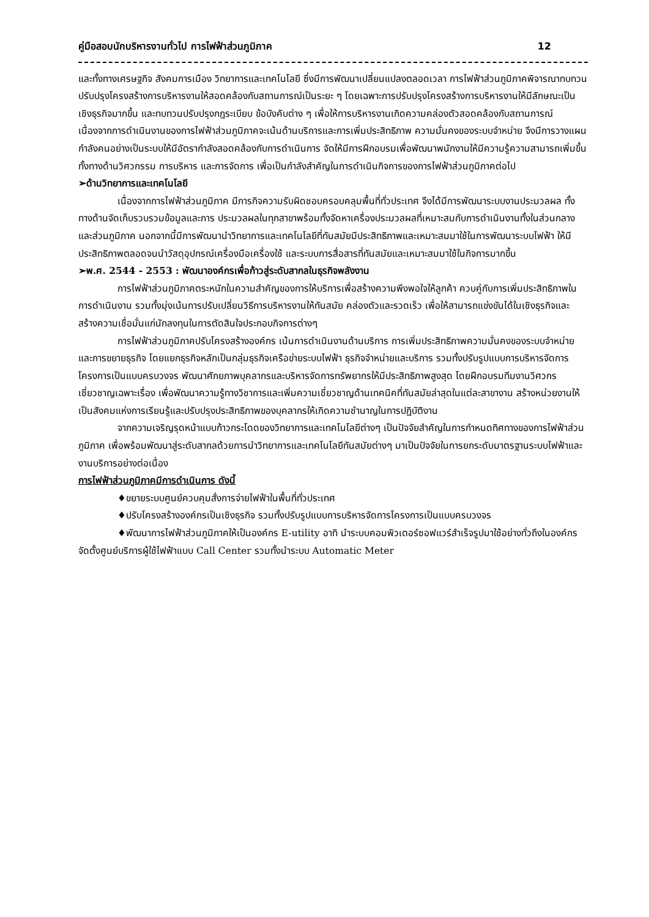คู่มือสอบนักบริหารงานทั่วไป การไฟฟ้าส่วนภูมิภาค 12
และทั้งทางเศรษฐกิจ สังคมการเมือง วิทยาการและเทคโนโลยี ซึ่งมีการพัฒนาเปลี่ยนแปลงตลอดเวลา การไฟฟ้าส่วนภูมิภาคพิจารณาทบทวน ปรับปรุงโครงสร้างการบริหารงานให้สอดคล้องกับสถานการณ์เป็นระยะ ๆ โดยเฉพาะการปรับปรุงโครงสร้างการบริหารงานให้มีลักษณะเป็นเชิงธุรกิจมากขึ้น และทบทวนปรับปรุงกฎระเบียบ ข้อบังคับต่าง ๆ เพื่อให้การบริหารงานเกิดความคล่องตัวสอดคล้องกับสถานการณ์ เนื่องจากการดำเนินงานของการไฟฟ้าส่วนภูมิภาคจะเน้นด้านบริการและการเพิ่มประสิทธิภาพ ความมั่นคงของระบบจำหน่าย จึงมีการวางแผนกำลังคนอย่างเป็นระบบให้มีอัตรากำลังสอดคล้องกับการดำเนินการ จัดให้มีการฝึกอบรมเพื่อพัฒนาพนักงานให้มีความรู้ความสามารถเพิ่มขึ้น ทั้งทางด้านวิศวกรรม การบริหาร และการจัดการ เพื่อเป็นกำลังสำคัญในการดำเนินกิจการของการไฟฟ้าส่วนภูมิภาคต่อไป
➢ด้านวิทยาการและเทคโนโลยี
เนื่องจากการไฟฟ้าส่วนภูมิภาค มีภารกิจความรับผิดชอบครอบคลุมพื้นที่ทั่วประเทศ จึงได้มีการพัฒนาระบบงานประมวลผล ทั้งทางด้านจัดเก็บรวบรวมข้อมูลและการ ประมวลผลในทุกสาขาพร้อมทั้งจัดหาเครื่องประมวลผลที่เหมาะสมกับการดำเนินงานทั้งในส่วนกลางและส่วนภูมิภาค นอกจากนี้มีการพัฒนานำวิทยาการและเทคโนโลยีที่ทันสมัยมีประสิทธิภาพและเหมาะสมมาใช้ในการพัฒนาระบบไฟฟ้า ให้มีประสิทธิภาพตลอดจนนำวัสดุอุปกรณ์เครื่องมือเครื่องใช้ และระบบการสื่อสารที่ทันสมัยและเหมาะสมมาใช้ในกิจการมากขึ้น
➢พ.ศ. 2544 - 2553 : พัฒนาองค์กรเพื่อก้าวสู่ระดับสากลในธุรกิจพลังงาน
การไฟฟ้าส่วนภูมิภาคตระหนักในความสำคัญของการให้บริการเพื่อสร้างความพึงพอใจให้ลูกค้า ควบคู่กับการเพิ่มประสิทธิภาพในการดำเนินงาน รวมทั้งมุ่งเน้นการปรับเปลี่ยนวิธีการบริหารงานให้ทันสมัย คล่องตัวและรวดเร็ว เพื่อให้สามารถแข่งขันได้ในเชิงธุรกิจและสร้างความเชื่อมั่นแก่นักลงทุนในการตัดสินใจประกอบกิจการต่างๆ
การไฟฟ้าส่วนภูมิภาคปรับโครงสร้างองค์กร เน้นการดำเนินงานด้านบริการ การเพิ่มประสิทธิภาพความมั่นคงของระบบจำหน่ายและการขยายธุรกิจ โดยแยกธุรกิจหลักเป็นกลุ่มธุรกิจเครือข่ายระบบไฟฟ้า ธุรกิจจำหน่ายและบริการ รวมทั้งปรับรูปแบบการบริหารจัดการโครงการเป็นแบบครบวงจร พัฒนาศักยภาพบุคลากรและบริหารจัดการทรัพยากรให้มีประสิทธิภาพสูงสุด โดยฝึกอบรมทีมงานวิศวกรเชี่ยวชาญเฉพาะเรื่อง เพื่อพัฒนาความรู้ทางวิชาการและเพิ่มความเชี่ยวชาญด้านเทคนิคที่ทันสมัยล่าสุดในแต่ละสาขางาน สร้างหน่วยงานให้เป็นสังคมแห่งการเรียนรู้และปรับปรุงประสิทธิภาพของบุคลากรให้เกิดความชำนาญในการปฏิบัติงาน
จากความเจริญรุดหน้าแบบก้าวกระโดดของวิทยาการและเทคโนโลยีต่างๆ เป็นปัจจัยสำคัญในการกำหนดทิศทางของการไฟฟ้าส่วนภูมิภาค เพื่อพร้อมพัฒนาสู่ระดับสากลด้วยการนำวิทยาการและเทคโนโลยีทันสมัยต่างๆ มาเป็นปัจจัยในการยกระดับมาตรฐานระบบไฟฟ้าและงานบริการอย่างต่อเนื่อง
การไฟฟ้าส่วนภูมิภาคมีการดำเนินการ ดังนี้
♦ขยายระบบศูนย์ควบคุมสั่งการจ่ายไฟฟ้าในพื้นที่ทั่วประเทศ
♦ปรับโครงสร้างองค์กรเป็นเชิงธุรกิจ รวมทั้งปรับรูปแบบการบริหารจัดการโครงการเป็นแบบครบวงจร
♦พัฒนาการไฟฟ้าส่วนภูมิภาคให้เป็นองค์กร E-utility อาทิ นำระบบคอมพิวเตอร์ซอฟแวร์สำเร็จรูปมาใช้อย่างทั่วถึงในองค์กร จัดตั้งศูนย์บริการผู้ใช้ไฟฟ้าแบบ Call Center รวมทั้งนำระบบ Automatic Meter